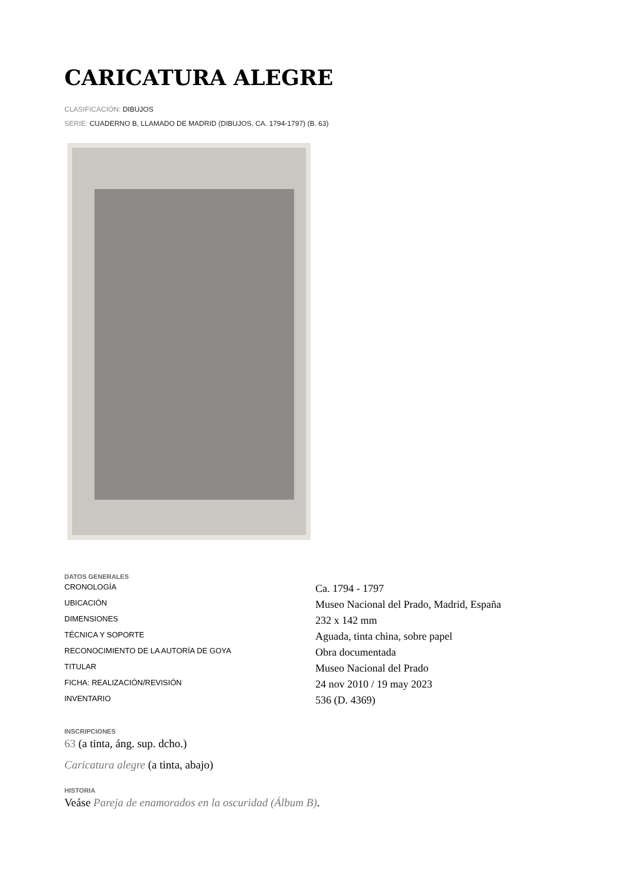CARICATURA ALEGRE
CLASIFICACIÓN: DIBUJOS
SERIE: CUADERNO B, LLAMADO DE MADRID (DIBUJOS, CA. 1794-1797) (B. 63)
DATOS GENERALES
| CRONOLOGÍA | Ca. 1794 - 1797 |
| UBICACIÓN | Museo Nacional del Prado, Madrid, España |
| DIMENSIONES | 232 x 142 mm |
| TÉCNICA Y SOPORTE | Aguada, tinta china, sobre papel |
| RECONOCIMIENTO DE LA AUTORÍA DE GOYA | Obra documentada |
| TITULAR | Museo Nacional del Prado |
| FICHA: REALIZACIÓN/REVISIÓN | 24 nov 2010 / 19 may 2023 |
| INVENTARIO | 536 (D. 4369) |
INSCRIPCIONES
63 (a tinta, áng. sup. dcho.)
Caricatura alegre (a tinta, abajo)
HISTORIA
Veáse Pareja de enamorados en la oscuridad (Álbum B).